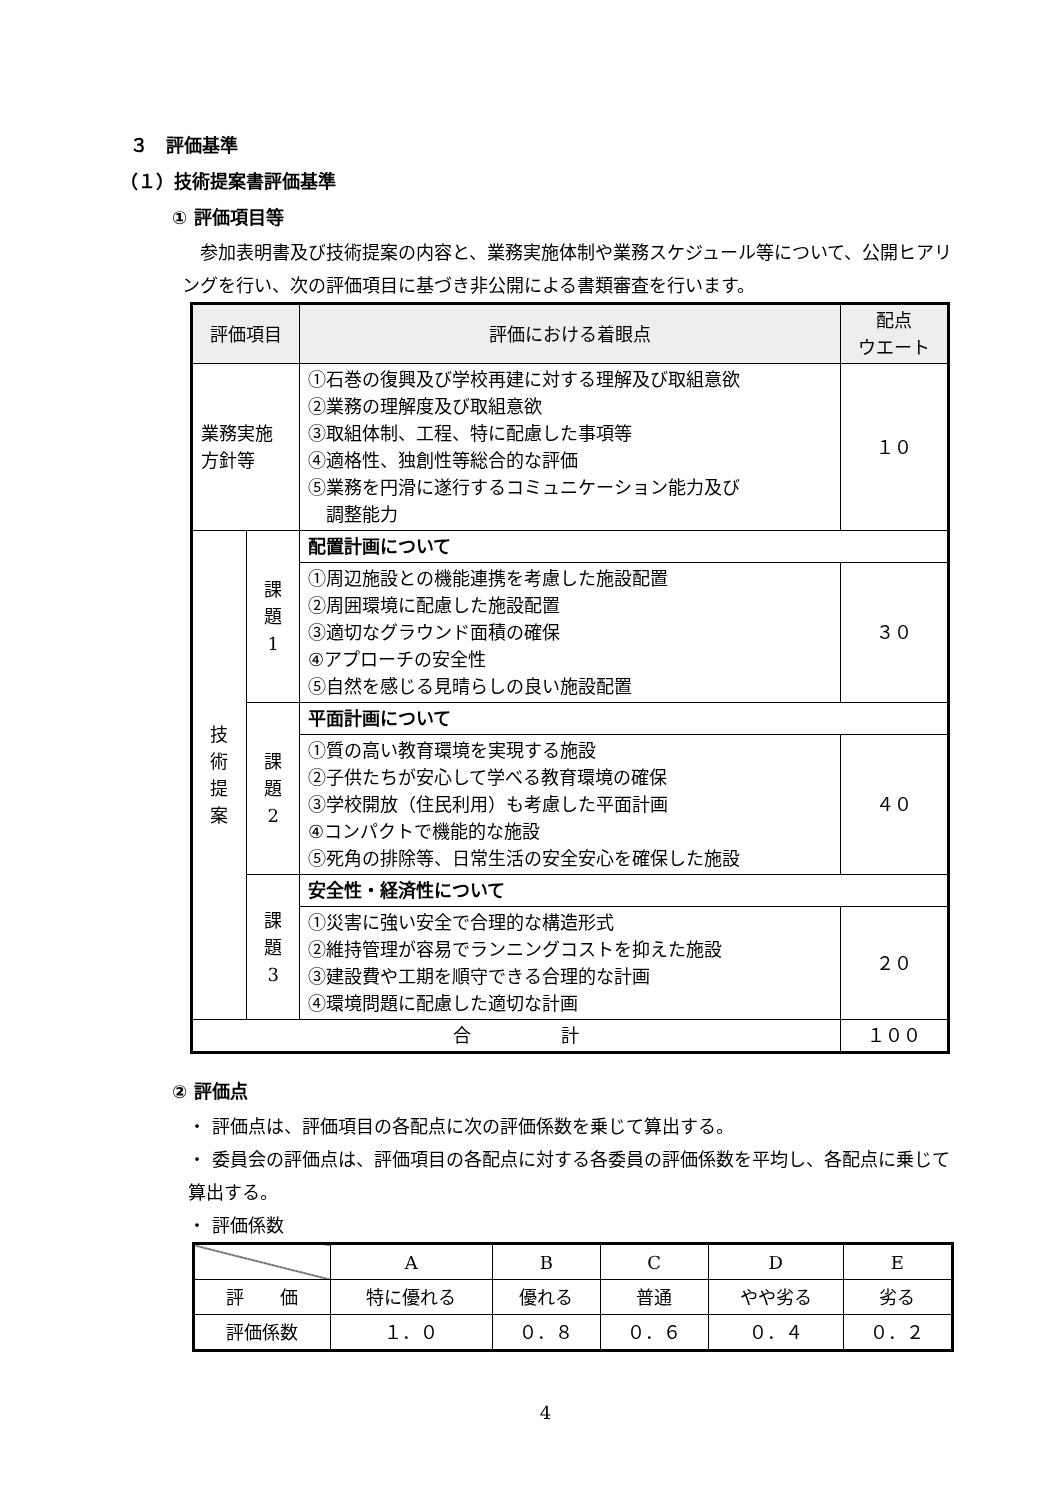３　評価基準
（１）技術提案書評価基準
① 評価項目等
　参加表明書及び技術提案の内容と、業務実施体制や業務スケジュール等について、公開ヒアリングを行い、次の評価項目に基づき非公開による書類審査を行います。
| 評価項目 | | 評価における着眼点 | 配点 ウエート |
| --- | --- | --- | --- |
| 業務実施 方針等 | | ①石巻の復興及び学校再建に対する理解及び取組意欲 ②業務の理解度及び取組意欲 ③取組体制、工程、特に配慮した事項等 ④適格性、独創性等総合的な評価 ⑤業務を円滑に遂行するコミュニケーション能力及び 調整能力 | １０ |
| 技 術 提 案 | 課 題 1 | 配置計画について | |
| | | ①周辺施設との機能連携を考慮した施設配置 ②周囲環境に配慮した施設配置 ③適切なグラウンド面積の確保 ④アプローチの安全性 ⑤自然を感じる見晴らしの良い施設配置 | ３０ |
| | 課 題 2 | 平面計画について | |
| | | ①質の高い教育環境を実現する施設 ②子供たちが安心して学べる教育環境の確保 ③学校開放（住民利用）も考慮した平面計画 ④コンパクトで機能的な施設 ⑤死角の排除等、日常生活の安全安心を確保した施設 | ４０ |
| | 課 題 3 | 安全性・経済性について | |
| | | ①災害に強い安全で合理的な構造形式 ②維持管理が容易でランニングコストを抑えた施設 ③建設費や工期を順守できる合理的な計画 ④環境問題に配慮した適切な計画 | ２０ |
| 合 計 | | | １００ |
② 評価点
・ 評価点は、評価項目の各配点に次の評価係数を乗じて算出する。
・ 委員会の評価点は、評価項目の各配点に対する各委員の評価係数を平均し、各配点に乗じて算出する。
・ 評価係数
| | A | B | C | D | E |
| 評 価 | 特に優れる | 優れる | 普通 | やや劣る | 劣る |
| 評価係数 | １．０ | ０．８ | ０．６ | ０．４ | ０．２ |
4